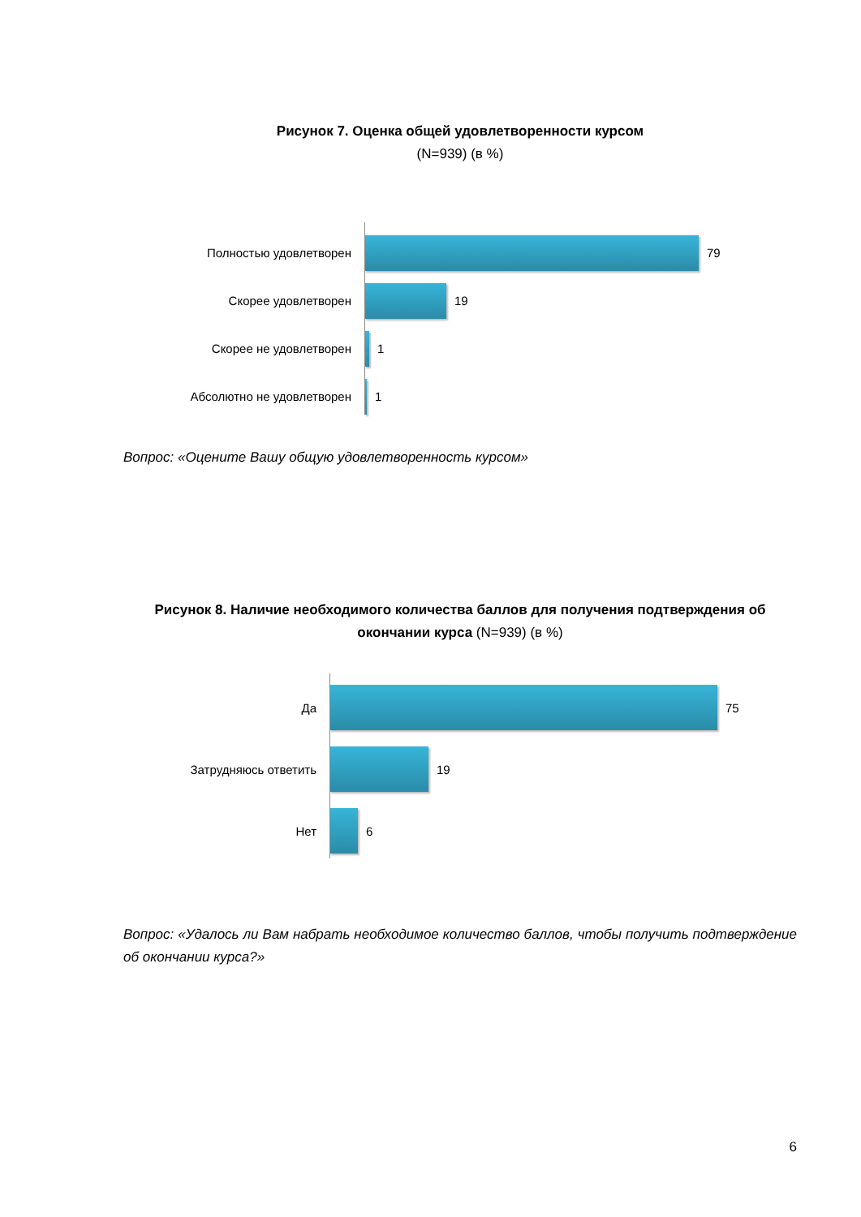Рисунок 7. Оценка общей удовлетворенности курсом
(N=939) (в %)
Полностью удовлетворен 79
Скорее удовлетворен 19
Скорее не удовлетворен 1
Абсолютно не удовлетворен 1
Вопрос: «Оцените Вашу общую удовлетворенность курсом»
Рисунок 8. Наличие необходимого количества баллов для получения подтверждения об окончании курса (N=939) (в %)
Да 75
Затрудняюсь ответить 19
Нет 6
Вопрос: «Удалось ли Вам набрать необходимое количество баллов, чтобы получить подтверждение об окончании курса?»
6